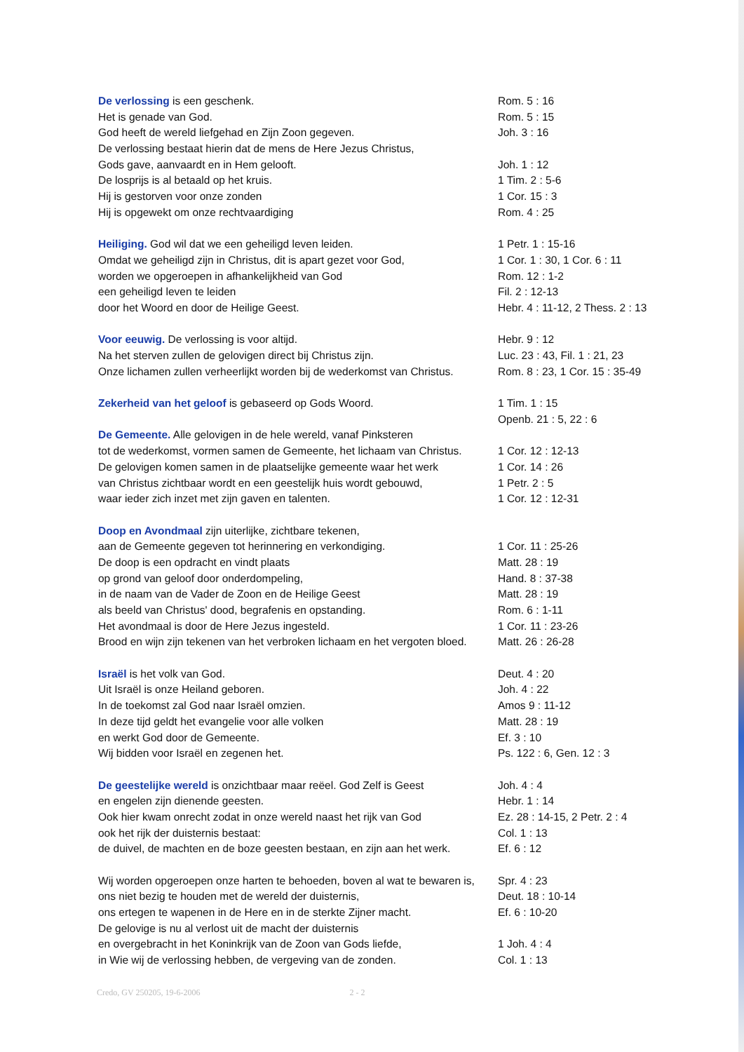| De verlossing is een geschenk. | Rom. 5 : 16 |
| Het is genade van God. | Rom. 5 : 15 |
| God heeft de wereld liefgehad en Zijn Zoon gegeven. | Joh. 3 : 16 |
| De verlossing bestaat hierin dat de mens de Here Jezus Christus, | |
| Gods gave, aanvaardt en in Hem gelooft. | Joh. 1 : 12 |
| De losprijs is al betaald op het kruis. | 1 Tim. 2 : 5-6 |
| Hij is gestorven voor onze zonden | 1 Cor. 15 : 3 |
| Hij is opgewekt om onze rechtvaardiging | Rom. 4 : 25 |
| Heiliging. God wil dat we een geheiligd leven leiden. | 1 Petr. 1 : 15-16 |
| Omdat we geheiligd zijn in Christus, dit is apart gezet voor God, | 1 Cor. 1 : 30, 1 Cor. 6 : 11 |
| worden we opgeroepen in afhankelijkheid van God | Rom. 12 : 1-2 |
| een geheiligd leven te leiden | Fil. 2 : 12-13 |
| door het Woord en door de Heilige Geest. | Hebr. 4 : 11-12, 2 Thess. 2 : 13 |
| Voor eeuwig. De verlossing is voor altijd. | Hebr. 9 : 12 |
| Na het sterven zullen de gelovigen direct bij Christus zijn. | Luc. 23 : 43, Fil. 1 : 21, 23 |
| Onze lichamen zullen verheerlijkt worden bij de wederkomst van Christus. | Rom. 8 : 23, 1 Cor. 15 : 35-49 |
| Zekerheid van het geloof is gebaseerd op Gods Woord. | 1 Tim. 1 : 15 |
| | Openb. 21 : 5, 22 : 6 |
| De Gemeente. Alle gelovigen in de hele wereld, vanaf Pinksteren | |
| tot de wederkomst, vormen samen de Gemeente, het lichaam van Christus. | 1 Cor. 12 : 12-13 |
| De gelovigen komen samen in de plaatselijke gemeente waar het werk | 1 Cor. 14 : 26 |
| van Christus zichtbaar wordt en een geestelijk huis wordt gebouwd, | 1 Petr. 2 : 5 |
| waar ieder zich inzet met zijn gaven en talenten. | 1 Cor. 12 : 12-31 |
| Doop en Avondmaal zijn uiterlijke, zichtbare tekenen, | |
| aan de Gemeente gegeven tot herinnering en verkondiging. | 1 Cor. 11 : 25-26 |
| De doop is een opdracht en vindt plaats | Matt. 28 : 19 |
| op grond van geloof door onderdompeling, | Hand. 8 : 37-38 |
| in de naam van de Vader de Zoon en de Heilige Geest | Matt. 28 : 19 |
| als beeld van Christus' dood, begrafenis en opstanding. | Rom. 6 : 1-11 |
| Het avondmaal is door de Here Jezus ingesteld. | 1 Cor. 11 : 23-26 |
| Brood en wijn zijn tekenen van het verbroken lichaam en het vergoten bloed. | Matt. 26 : 26-28 |
| Israël is het volk van God. | Deut. 4 : 20 |
| Uit Israël is onze Heiland geboren. | Joh. 4 : 22 |
| In de toekomst zal God naar Israël omzien. | Amos 9 : 11-12 |
| In deze tijd geldt het evangelie voor alle volken | Matt. 28 : 19 |
| en werkt God door de Gemeente. | Ef. 3 : 10 |
| Wij bidden voor Israël en zegenen het. | Ps. 122 : 6, Gen. 12 : 3 |
| De geestelijke wereld is onzichtbaar maar reëel. God Zelf is Geest | Joh. 4 : 4 |
| en engelen zijn dienende geesten. | Hebr. 1 : 14 |
| Ook hier kwam onrecht zodat in onze wereld naast het rijk van God | Ez. 28 : 14-15, 2 Petr. 2 : 4 |
| ook het rijk der duisternis bestaat: | Col. 1 : 13 |
| de duivel, de machten en de boze geesten bestaan, en zijn aan het werk. | Ef. 6 : 12 |
| Wij worden opgeroepen onze harten te behoeden, boven al wat te bewaren is, | Spr. 4 : 23 |
| ons niet bezig te houden met de wereld der duisternis, | Deut. 18 : 10-14 |
| ons ertegen te wapenen in de Here en in de sterkte Zijner macht. | Ef. 6 : 10-20 |
| De gelovige is nu al verlost uit de macht der duisternis | |
| en overgebracht in het Koninkrijk van de Zoon van Gods liefde, | 1 Joh. 4 : 4 |
| in Wie wij de verlossing hebben, de vergeving van de zonden. | Col. 1 : 13 |
Credo, GV 250205, 19-6-2006 2 - 2